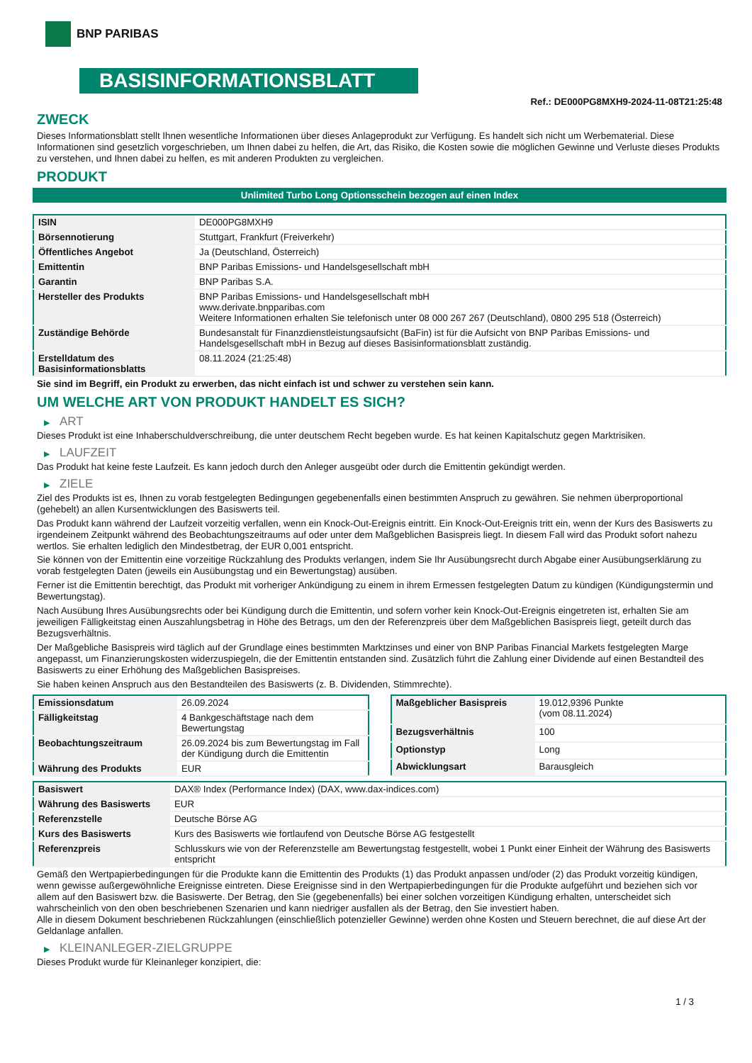BNP PARIBAS
BASISINFORMATIONSBLATT
Ref.: DE000PG8MXH9-2024-11-08T21:25:48
ZWECK
Dieses Informationsblatt stellt Ihnen wesentliche Informationen über dieses Anlageprodukt zur Verfügung. Es handelt sich nicht um Werbematerial. Diese Informationen sind gesetzlich vorgeschrieben, um Ihnen dabei zu helfen, die Art, das Risiko, die Kosten sowie die möglichen Gewinne und Verluste dieses Produkts zu verstehen, und Ihnen dabei zu helfen, es mit anderen Produkten zu vergleichen.
PRODUKT
Unlimited Turbo Long Optionsschein bezogen auf einen Index
| ISIN | DE000PG8MXH9 |
| Börsennotierung | Stuttgart, Frankfurt (Freiverkehr) |
| Öffentliches Angebot | Ja (Deutschland, Österreich) |
| Emittentin | BNP Paribas Emissions- und Handelsgesellschaft mbH |
| Garantin | BNP Paribas S.A. |
| Hersteller des Produkts | BNP Paribas Emissions- und Handelsgesellschaft mbH www.derivate.bnpparibas.com Weitere Informationen erhalten Sie telefonisch unter 08 000 267 267 (Deutschland), 0800 295 518 (Österreich) |
| Zuständige Behörde | Bundesanstalt für Finanzdienstleistungsaufsicht (BaFin) ist für die Aufsicht von BNP Paribas Emissions- und Handelsgesellschaft mbH in Bezug auf dieses Basisinformationsblatt zuständig. |
| Erstelldatum des Basisinformationsblatts | 08.11.2024 (21:25:48) |
Sie sind im Begriff, ein Produkt zu erwerben, das nicht einfach ist und schwer zu verstehen sein kann.
UM WELCHE ART VON PRODUKT HANDELT ES SICH?
▶ ART
Dieses Produkt ist eine Inhaberschuldverschreibung, die unter deutschem Recht begeben wurde. Es hat keinen Kapitalschutz gegen Marktrisiken.
▶ LAUFZEIT
Das Produkt hat keine feste Laufzeit. Es kann jedoch durch den Anleger ausgeübt oder durch die Emittentin gekündigt werden.
▶ ZIELE
Ziel des Produkts ist es, Ihnen zu vorab festgelegten Bedingungen gegebenenfalls einen bestimmten Anspruch zu gewähren. Sie nehmen überproportional (gehebelt) an allen Kursentwicklungen des Basiswerts teil.
Das Produkt kann während der Laufzeit vorzeitig verfallen, wenn ein Knock-Out-Ereignis eintritt. Ein Knock-Out-Ereignis tritt ein, wenn der Kurs des Basiswerts zu irgendeinem Zeitpunkt während des Beobachtungszeitraums auf oder unter dem Maßgeblichen Basispreis liegt. In diesem Fall wird das Produkt sofort nahezu wertlos. Sie erhalten lediglich den Mindestbetrag, der EUR 0,001 entspricht.
Sie können von der Emittentin eine vorzeitige Rückzahlung des Produkts verlangen, indem Sie Ihr Ausübungsrecht durch Abgabe einer Ausübungserklärung zu vorab festgelegten Daten (jeweils ein Ausübungstag und ein Bewertungstag) ausüben.
Ferner ist die Emittentin berechtigt, das Produkt mit vorheriger Ankündigung zu einem in ihrem Ermessen festgelegten Datum zu kündigen (Kündigungstermin und Bewertungstag).
Nach Ausübung Ihres Ausübungsrechts oder bei Kündigung durch die Emittentin, und sofern vorher kein Knock-Out-Ereignis eingetreten ist, erhalten Sie am jeweiligen Fälligkeitstag einen Auszahlungsbetrag in Höhe des Betrags, um den der Referenzpreis über dem Maßgeblichen Basispreis liegt, geteilt durch das Bezugsverhältnis.
Der Maßgebliche Basispreis wird täglich auf der Grundlage eines bestimmten Marktzinses und einer von BNP Paribas Financial Markets festgelegten Marge angepasst, um Finanzierungskosten widerzuspiegeln, die der Emittentin entstanden sind. Zusätzlich führt die Zahlung einer Dividende auf einen Bestandteil des Basiswerts zu einer Erhöhung des Maßgeblichen Basispreises.
Sie haben keinen Anspruch aus den Bestandteilen des Basiswerts (z. B. Dividenden, Stimmrechte).
| Emissionsdatum | 26.09.2024 |
| Fälligkeitstag | 4 Bankgeschäftstage nach dem Bewertungstag |
| Beobachtungszeitraum | 26.09.2024 bis zum Bewertungstag im Fall der Kündigung durch die Emittentin |
| Währung des Produkts | EUR |
| Maßgeblicher Basispreis | 19.012,9396 Punkte (vom 08.11.2024) |
| Bezugsverhältnis | 100 |
| Optionstyp | Long |
| Abwicklungsart | Barausgleich |
| Basiswert | DAX® Index (Performance Index) (DAX, www.dax-indices.com) |
| Währung des Basiswerts | EUR |
| Referenzstelle | Deutsche Börse AG |
| Kurs des Basiswerts | Kurs des Basiswerts wie fortlaufend von Deutsche Börse AG festgestellt |
| Referenzpreis | Schlusskurs wie von der Referenzstelle am Bewertungstag festgestellt, wobei 1 Punkt einer Einheit der Währung des Basiswerts entspricht |
Gemäß den Wertpapierbedingungen für die Produkte kann die Emittentin des Produkts (1) das Produkt anpassen und/oder (2) das Produkt vorzeitig kündigen, wenn gewisse außergewöhnliche Ereignisse eintreten. Diese Ereignisse sind in den Wertpapierbedingungen für die Produkte aufgeführt und beziehen sich vor allem auf den Basiswert bzw. die Basiswerte. Der Betrag, den Sie (gegebenenfalls) bei einer solchen vorzeitigen Kündigung erhalten, unterscheidet sich wahrscheinlich von den oben beschriebenen Szenarien und kann niedriger ausfallen als der Betrag, den Sie investiert haben.
Alle in diesem Dokument beschriebenen Rückzahlungen (einschließlich potenzieller Gewinne) werden ohne Kosten und Steuern berechnet, die auf diese Art der Geldanlage anfallen.
▶ KLEINANLEGER-ZIELGRUPPE
Dieses Produkt wurde für Kleinanleger konzipiert, die:
1 / 3